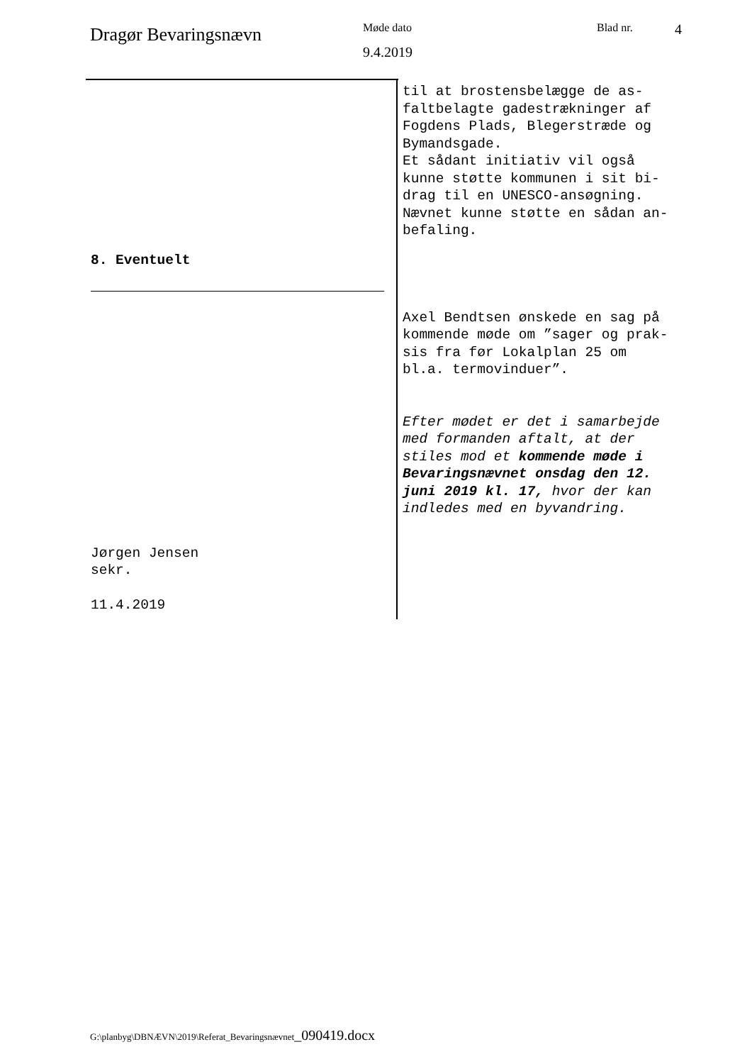Dragør Bevaringsnævn
Møde dato
9.4.2019
Blad nr.
4
8. Eventuelt
Jørgen Jensen
sekr.
11.4.2019
til at brostensbelægge de as-
faltbelagte gadestrækninger af
Fogdens Plads, Blegerstræde og
Bymandsgade.
Et sådant initiativ vil også
kunne støtte kommunen i sit bi-
drag til en UNESCO-ansøgning.
Nævnet kunne støtte en sådan an-
befaling.
Axel Bendtsen ønskede en sag på
kommende møde om ”sager og prak-
sis fra før Lokalplan 25 om
bl.a. termovinduer”.
Efter mødet er det i samarbejde
med formanden aftalt, at der
stiles mod et kommende møde i
Bevaringsnævnet onsdag den 12.
juni 2019 kl. 17, hvor der kan
indledes med en byvandring.
G:\planbyg\DBNÆVN\2019\Referat_Bevaringsnævnet_090419.docx